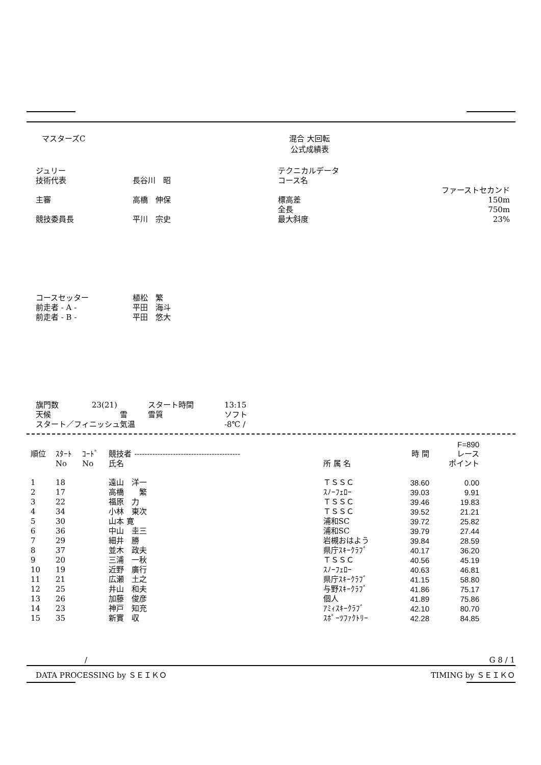マスターズC 混合 大回転
公式成績表
| ジュリー 技術代表 | 長谷川 昭 | テクニカルデータ コース名 | ファーストセカンド |
| 主審 | 高橋 伸保 | 標高差 全長 | 150m 750m |
| 競技委員長 | 平川 宗史 | 最大斜度 | 23% |
| コースセッター 前走者 - A - 前走者 - B - | 植松 繁 平田 海斗 平田 悠大 |
| 旗門数 | 23(21) | スタート時間 | 13:15 |
| 天候 | 雪 | 雪質 | ソフト |
| スタート／フィニッシュ気温 | | | -8℃ / |
| | | | | | | F=890 |
| --- | --- | --- | --- | --- | --- | --- |
| 順位 | ｽﾀｰﾄ | ｺｰﾄﾞ | 競技者 ----------------------------------------- | | 時 間 | レース |
| | No | No | 氏名 | 所 属 名 | | ポイント |
| 1 | 18 | | 遠山 洋一 | ＴＳＳＣ | 38.60 | 0.00 |
| 2 | 17 | | 高橋 繁 | ｽﾉｰﾌｪﾛｰ | 39.03 | 9.91 |
| 3 | 22 | | 福原 力 | ＴＳＳＣ | 39.46 | 19.83 |
| 4 | 34 | | 小林 東次 | ＴＳＳＣ | 39.52 | 21.21 |
| 5 | 30 | | 山本 寛 | 浦和SC | 39.72 | 25.82 |
| 6 | 36 | | 中山 圭三 | 浦和SC | 39.79 | 27.44 |
| 7 | 29 | | 細井 勝 | 岩槻おはよう | 39.84 | 28.59 |
| 8 | 37 | | 並木 政夫 | 県庁ｽｷｰｸﾗﾌﾞ | 40.17 | 36.20 |
| 9 | 20 | | 三浦 一秋 | ＴＳＳＣ | 40.56 | 45.19 |
| 10 | 19 | | 近野 廣行 | ｽﾉｰﾌｪﾛｰ | 40.63 | 46.81 |
| 11 | 21 | | 広瀬 土之 | 県庁ｽｷｰｸﾗﾌﾞ | 41.15 | 58.80 |
| 12 | 25 | | 井山 和夫 | 与野ｽｷｰｸﾗﾌﾞ | 41.86 | 75.17 |
| 13 | 26 | | 加藤 俊彦 | 個人 | 41.89 | 75.86 |
| 14 | 23 | | 神戸 知充 | ｱﾐｨｽｷｰｸﾗﾌﾞ | 42.10 | 80.70 |
| 15 | 35 | | 新實 収 | ｽﾎﾟｰﾂﾌｧｸﾄﾘｰ | 42.28 | 84.85 |
/ G 8 / 1
DATA PROCESSING by ＳＥＩＫＯ TIMING by ＳＥＩＫＯ